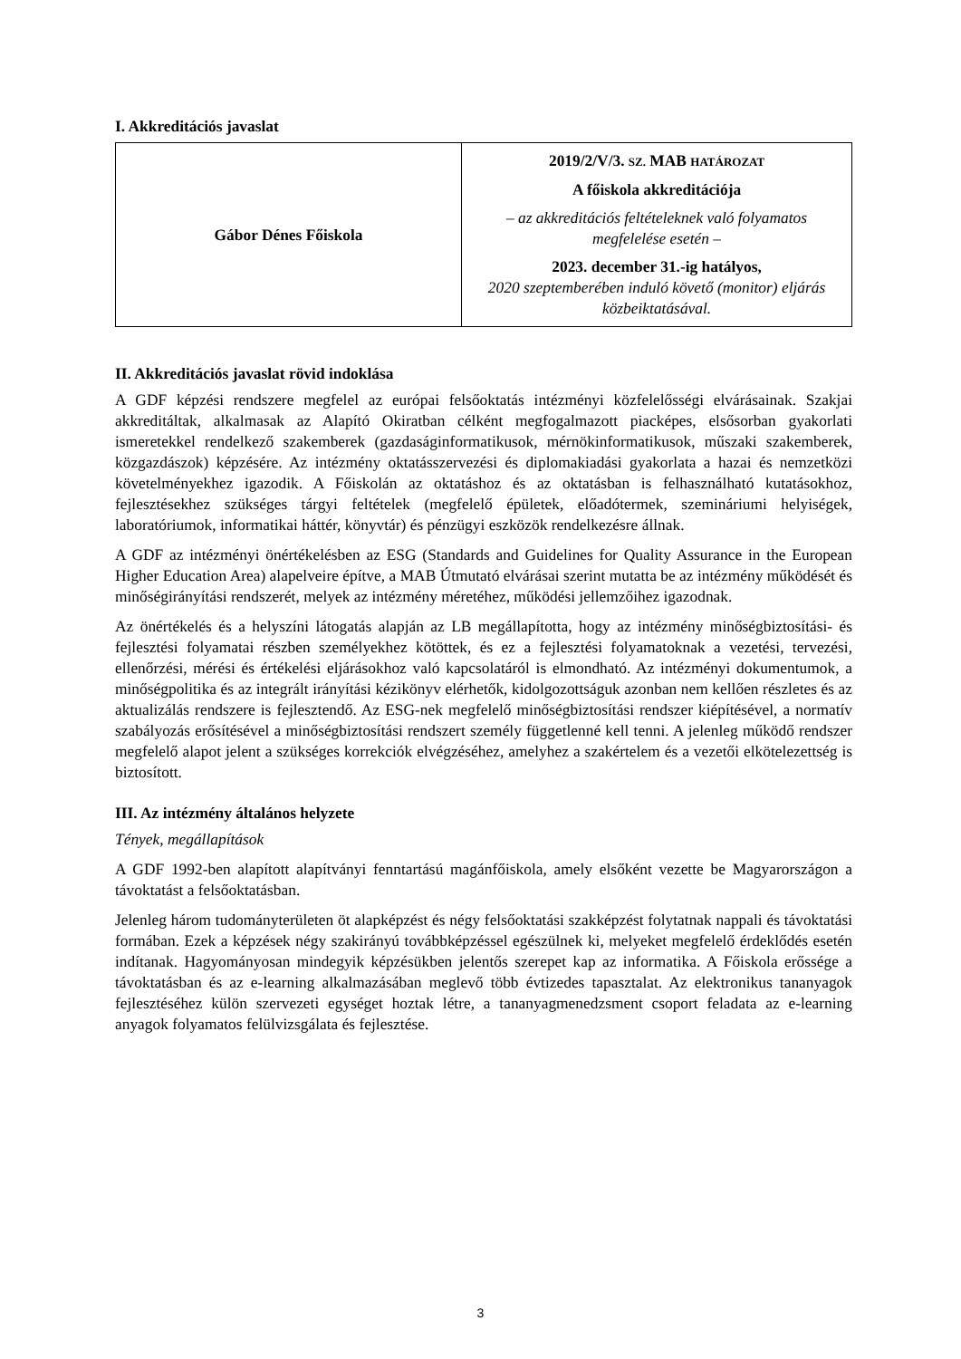I. Akkreditációs javaslat
| Gábor Dénes Főiskola | 2019/2/V/3. SZ. MAB HATÁROZAT A főiskola akkreditációja – az akkreditációs feltételeknek való folyamatos megfelelése esetén – 2023. december 31.-ig hatályos, 2020 szeptemberében induló követő (monitor) eljárás közbeiktatásával. |
II. Akkreditációs javaslat rövid indoklása
A GDF képzési rendszere megfelel az európai felsőoktatás intézményi közfelelősségi elvárásainak. Szakjai akkreditáltak, alkalmasak az Alapító Okiratban célként megfogalmazott piacképes, elsősorban gyakorlati ismeretekkel rendelkező szakemberek (gazdaságinformatikusok, mérnökinformatikusok, műszaki szakemberek, közgazdászok) képzésére. Az intézmény oktatásszervezési és diplomakiadási gyakorlata a hazai és nemzetközi követelményekhez igazodik. A Főiskolán az oktatáshoz és az oktatásban is felhasználható kutatásokhoz, fejlesztésekhez szükséges tárgyi feltételek (megfelelő épületek, előadótermek, szemináriumi helyiségek, laboratóriumok, informatikai háttér, könyvtár) és pénzügyi eszközök rendelkezésre állnak.
A GDF az intézményi önértékelésben az ESG (Standards and Guidelines for Quality Assurance in the European Higher Education Area) alapelveire építve, a MAB Útmutató elvárásai szerint mutatta be az intézmény működését és minőségirányítási rendszerét, melyek az intézmény méretéhez, működési jellemzőihez igazodnak.
Az önértékelés és a helyszíni látogatás alapján az LB megállapította, hogy az intézmény minőségbiztosítási- és fejlesztési folyamatai részben személyekhez kötöttek, és ez a fejlesztési folyamatoknak a vezetési, tervezési, ellenőrzési, mérési és értékelési eljárásokhoz való kapcsolatáról is elmondható. Az intézményi dokumentumok, a minőségpolitika és az integrált irányítási kézikönyv elérhetők, kidolgozottságuk azonban nem kellően részletes és az aktualizálás rendszere is fejlesztendő. Az ESG-nek megfelelő minőségbiztosítási rendszer kiépítésével, a normatív szabályozás erősítésével a minőségbiztosítási rendszert személy függetlenné kell tenni. A jelenleg működő rendszer megfelelő alapot jelent a szükséges korrekciók elvégzéséhez, amelyhez a szakértelem és a vezetői elkötelezettség is biztosított.
III. Az intézmény általános helyzete
Tények, megállapítások
A GDF 1992-ben alapított alapítványi fenntartású magánfőiskola, amely elsőként vezette be Magyarországon a távoktatást a felsőoktatásban.
Jelenleg három tudományterületen öt alapképzést és négy felsőoktatási szakképzést folytatnak nappali és távoktatási formában. Ezek a képzések négy szakirányú továbbképzéssel egészülnek ki, melyeket megfelelő érdeklődés esetén indítanak. Hagyományosan mindegyik képzésükben jelentős szerepet kap az informatika. A Főiskola erőssége a távoktatásban és az e-learning alkalmazásában meglevő több évtizedes tapasztalat. Az elektronikus tananyagok fejlesztéséhez külön szervezeti egységet hoztak létre, a tananyagmenedzsment csoport feladata az e-learning anyagok folyamatos felülvizsgálata és fejlesztése.
3